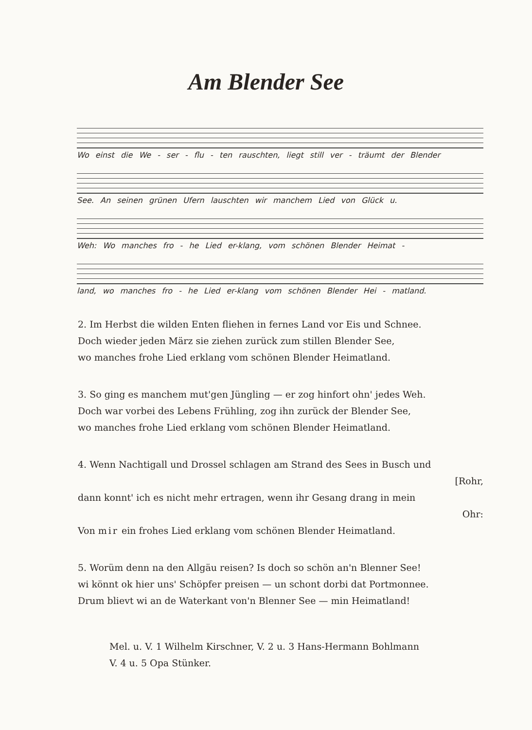Am Blender See
Wo einst die We - ser - flu - ten rauschten, liegt still ver - träumt der Blender
See. An seinen grünen Ufern lauschten wir manchem Lied von Glück u.
Weh: Wo manches fro - he Lied er-klang, vom schönen Blender Heimat -
land, wo manches fro - he Lied er-klang vom schönen Blender Hei - matland.
2. Im Herbst die wilden Enten fliehen in fernes Land vor Eis und Schnee.
Doch wieder jeden März sie ziehen zurück zum stillen Blender See,
wo manches frohe Lied erklang vom schönen Blender Heimatland.
3. So ging es manchem mut'gen Jüngling — er zog hinfort ohn' jedes Weh.
Doch war vorbei des Lebens Frühling, zog ihn zurück der Blender See,
wo manches frohe Lied erklang vom schönen Blender Heimatland.
4. Wenn Nachtigall und Drossel schlagen am Strand des Sees in Busch und
[Rohr,
dann konnt' ich es nicht mehr ertragen, wenn ihr Gesang drang in mein
Ohr:
Von mir ein frohes Lied erklang vom schönen Blender Heimatland.
5. Worüm denn na den Allgäu reisen? Is doch so schön an'n Blenner See!
wi könnt ok hier uns' Schöpfer preisen — un schont dorbi dat Portmonnee.
Drum blievt wi an de Waterkant von'n Blenner See — min Heimatland!
Mel. u. V. 1 Wilhelm Kirschner, V. 2 u. 3 Hans-Hermann Bohlmann
V. 4 u. 5 Opa Stünker.